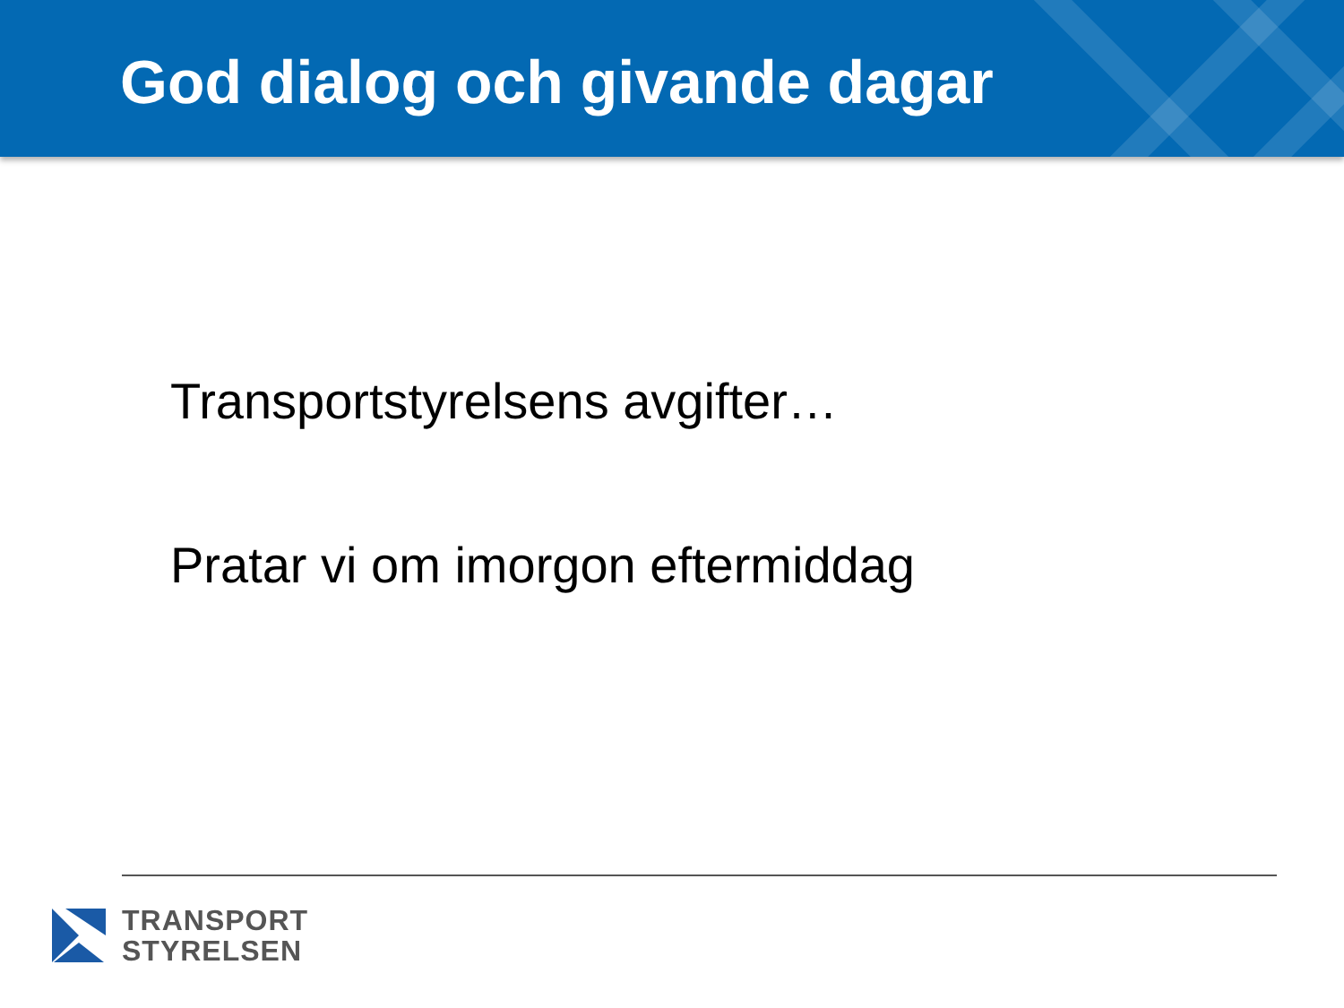God dialog och givande dagar
Transportstyrelsens avgifter…
Pratar vi om imorgon eftermiddag
TRANSPORT
STYRELSEN